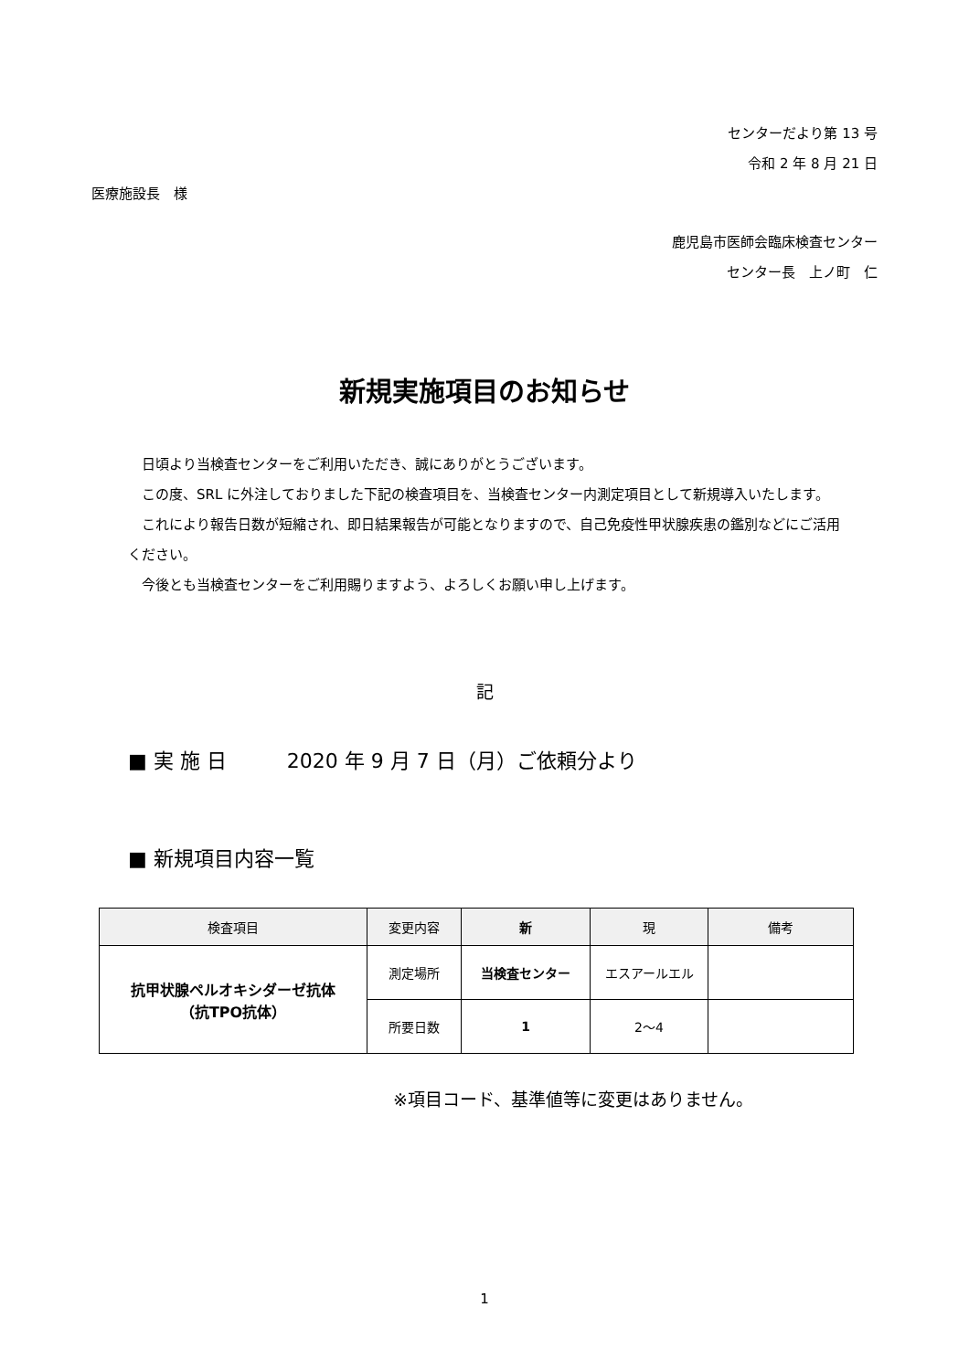センターだより第 13 号
令和 2 年 8 月 21 日
医療施設長　様
鹿児島市医師会臨床検査センター
センター長　上ノ町　仁
新規実施項目のお知らせ
日頃より当検査センターをご利用いただき、誠にありがとうございます。
この度、SRL に外注しておりました下記の検査項目を、当検査センター内測定項目として新規導入いたします。
これにより報告日数が短縮され、即日結果報告が可能となりますので、自己免疫性甲状腺疾患の鑑別などにご活用ください。
今後とも当検査センターをご利用賜りますよう、よろしくお願い申し上げます。
記
■ 実 施 日　　　2020 年 9 月 7 日（月）ご依頼分より
■ 新規項目内容一覧
| 検査項目 | 変更内容 | 新 | 現 | 備考 |
| --- | --- | --- | --- | --- |
| 抗甲状腺ペルオキシダーゼ抗体 （抗TPO抗体） | 測定場所 | 当検査センター | エスアールエル | |
| | 所要日数 | 1 | 2～4 | |
※項目コード、基準値等に変更はありません。
1